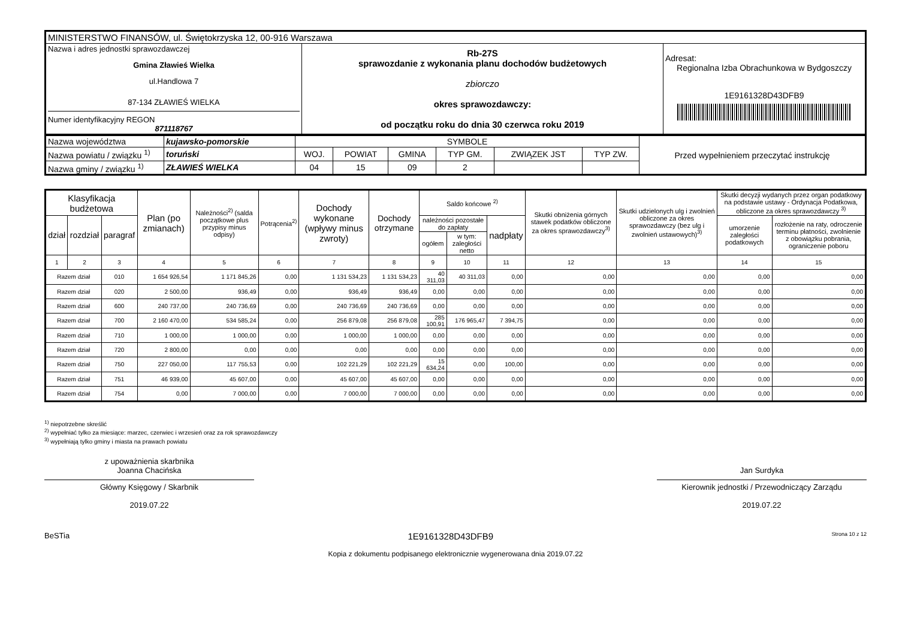| MINISTERSTWO FINANSÓW, ul. Świętokrzyska 12, 00-916 Warszawa | | |
| Nazwa i adres jednostki sprawozdawczej Gmina Zławieś Wielka ul.Handlowa 7 87-134 ZŁAWIEŚ WIELKA Numer identyfikacyjny REGON 871118767 | Rb-27S sprawozdanie z wykonania planu dochodów budżetowych zbiorczo okres sprawozdawczy: od początku roku do dnia 30 czerwca roku 2019 | Adresat: Regionalna Izba Obrachunkowa w Bydgoszczy 1E9161328D43DFB9 |
| Nazwa województwa | kujawsko-pomorskie | SYMBOLE | | | | | | Przed wypełnieniem przeczytać instrukcję |
| Nazwa powiatu / związku <sup>1)</sup> | toruński | WOJ. | POWIAT | GMINA | TYP GM. | ZWIĄZEK JST | TYP ZW. | |
| Nazwa gminy / związku <sup>1)</sup> | ZŁAWIEŚ WIELKA | 04 | 15 | 09 | 2 | | | |
| Klasyfikacja budżetowa | | | Plan (po zmianach) | Należności<sup>2)</sup> (salda początkowe plus przypisy minus odpisy) | Potrącenia<sup>2)</sup> | Dochody wykonane (wpływy minus zwroty) | Dochody otrzymane | Saldo końcowe <sup>2)</sup> | | | Skutki obniżenia górnych stawek podatków obliczone za okres sprawozdawczy<sup>3)</sup> | Skutki udzielonych ulg i zwolnień obliczone za okres sprawozdawczy (bez ulg i zwolnień ustawowych)<sup>3)</sup> | Skutki decyzji wydanych przez organ podatkowy na podstawie ustawy - Ordynacja Podatkowa, obliczone za okres sprawozdawczy <sup>3)</sup> | |
| --- | --- | --- | --- | --- | --- | --- | --- | --- | --- | --- | --- | --- | --- | --- |
| dział | rozdział | paragraf | | | | | | należności pozostałe do zapłaty | | nadpłaty | | | umorzenie zaległości podatkowych | rozłożenie na raty, odroczenie terminu płatności, zwolnienie z obowiązku pobrania, ograniczenie poboru |
| | | | | | | | | ogółem | w tym: zaległości netto | | | | | |
| 1 | 2 | 3 | 4 | 5 | 6 | 7 | 8 | 9 | 10 | 11 | 12 | 13 | 14 | 15 |
| Razem dział | | 010 | 1 654 926,54 | 1 171 845,26 | 0,00 | 1 131 534,23 | 1 131 534,23 | 40 311,03 | 40 311,03 | 0,00 | 0,00 | 0,00 | 0,00 | 0,00 |
| Razem dział | | 020 | 2 500,00 | 936,49 | 0,00 | 936,49 | 936,49 | 0,00 | 0,00 | 0,00 | 0,00 | 0,00 | 0,00 | 0,00 |
| Razem dział | | 600 | 240 737,00 | 240 736,69 | 0,00 | 240 736,69 | 240 736,69 | 0,00 | 0,00 | 0,00 | 0,00 | 0,00 | 0,00 | 0,00 |
| Razem dział | | 700 | 2 160 470,00 | 534 585,24 | 0,00 | 256 879,08 | 256 879,08 | 285 100,91 | 176 965,47 | 7 394,75 | 0,00 | 0,00 | 0,00 | 0,00 |
| Razem dział | | 710 | 1 000,00 | 1 000,00 | 0,00 | 1 000,00 | 1 000,00 | 0,00 | 0,00 | 0,00 | 0,00 | 0,00 | 0,00 | 0,00 |
| Razem dział | | 720 | 2 800,00 | 0,00 | 0,00 | 0,00 | 0,00 | 0,00 | 0,00 | 0,00 | 0,00 | 0,00 | 0,00 | 0,00 |
| Razem dział | | 750 | 227 050,00 | 117 755,53 | 0,00 | 102 221,29 | 102 221,29 | 15 634,24 | 0,00 | 100,00 | 0,00 | 0,00 | 0,00 | 0,00 |
| Razem dział | | 751 | 46 939,00 | 45 607,00 | 0,00 | 45 607,00 | 45 607,00 | 0,00 | 0,00 | 0,00 | 0,00 | 0,00 | 0,00 | 0,00 |
| Razem dział | | 754 | 0,00 | 7 000,00 | 0,00 | 7 000,00 | 7 000,00 | 0,00 | 0,00 | 0,00 | 0,00 | 0,00 | 0,00 | 0,00 |
<sup>1)</sup> niepotrzebne skreślić
<sup>2)</sup> wypełniać tylko za miesiące: marzec, czerwiec i wrzesień oraz za rok sprawozdawczy
<sup>3)</sup> wypełniają tylko gminy i miasta na prawach powiatu
z upoważnienia skarbnika
Joanna Chacińska
Główny Księgowy / Skarbnik
2019.07.22
Jan Surdyka
Kierownik jednostki / Przewodniczący Zarządu
2019.07.22
BeSTia 1E9161328D43DFB9 Strona 10 z 12
Kopia z dokumentu podpisanego elektronicznie wygenerowana dnia 2019.07.22